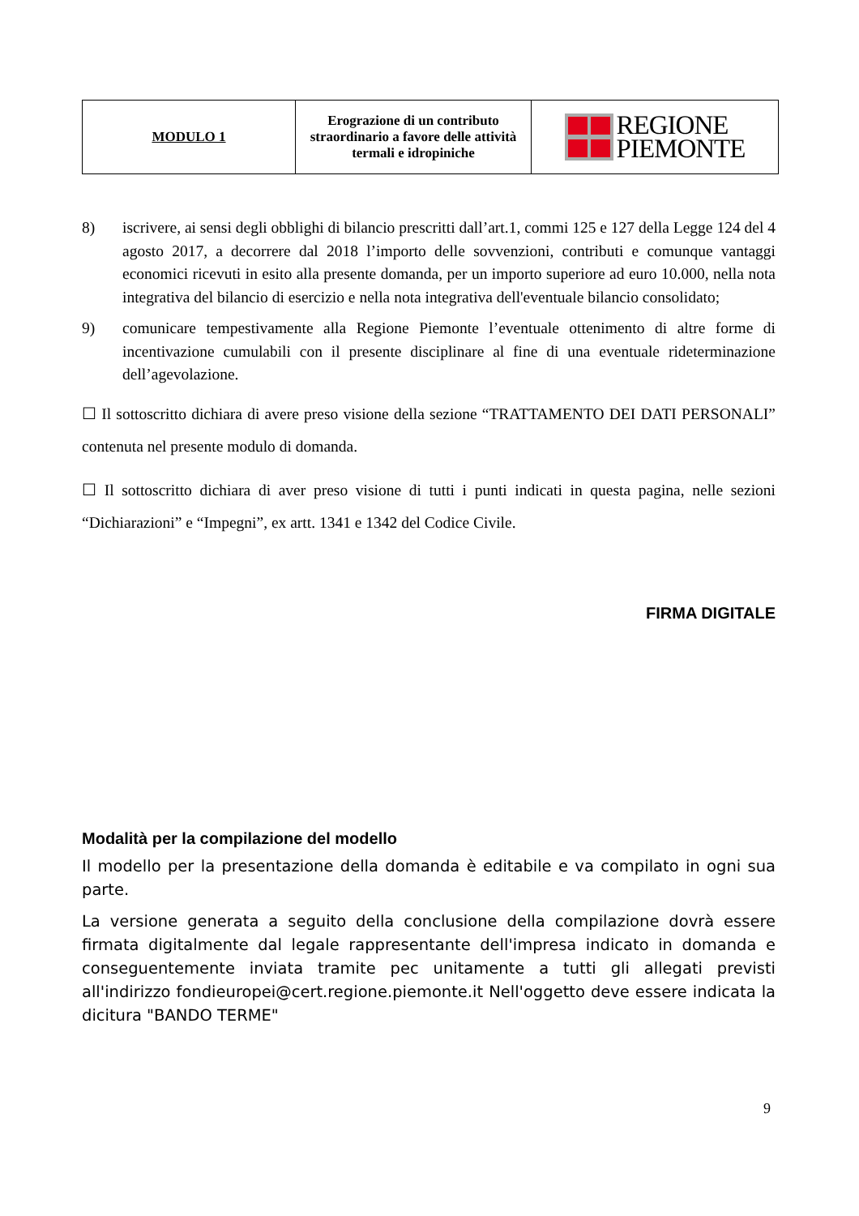| MODULO 1 | Erograzione di un contributo straordinario a favore delle attività termali e idropiniche | REGIONE PIEMONTE |
8) iscrivere, ai sensi degli obblighi di bilancio prescritti dall’art.1, commi 125 e 127 della Legge 124 del 4 agosto 2017, a decorrere dal 2018 l’importo delle sovvenzioni, contributi e comunque vantaggi economici ricevuti in esito alla presente domanda, per un importo superiore ad euro 10.000, nella nota integrativa del bilancio di esercizio e nella nota integrativa dell'eventuale bilancio consolidato;
9) comunicare tempestivamente alla Regione Piemonte l’eventuale ottenimento di altre forme di incentivazione cumulabili con il presente disciplinare al fine di una eventuale rideterminazione dell’agevolazione.
☐ Il sottoscritto dichiara di avere preso visione della sezione “TRATTAMENTO DEI DATI PERSONALI” contenuta nel presente modulo di domanda.
☐ Il sottoscritto dichiara di aver preso visione di tutti i punti indicati in questa pagina, nelle sezioni “Dichiarazioni” e “Impegni”, ex artt. 1341 e 1342 del Codice Civile.
FIRMA DIGITALE
Modalità per la compilazione del modello
Il modello per la presentazione della domanda è editabile e va compilato in ogni sua parte.
La versione generata a seguito della conclusione della compilazione dovrà essere firmata digitalmente dal legale rappresentante dell'impresa indicato in domanda e conseguentemente inviata tramite pec unitamente a tutti gli allegati previsti all'indirizzo fondieuropei@cert.regione.piemonte.it Nell'oggetto deve essere indicata la dicitura "BANDO TERME"
9